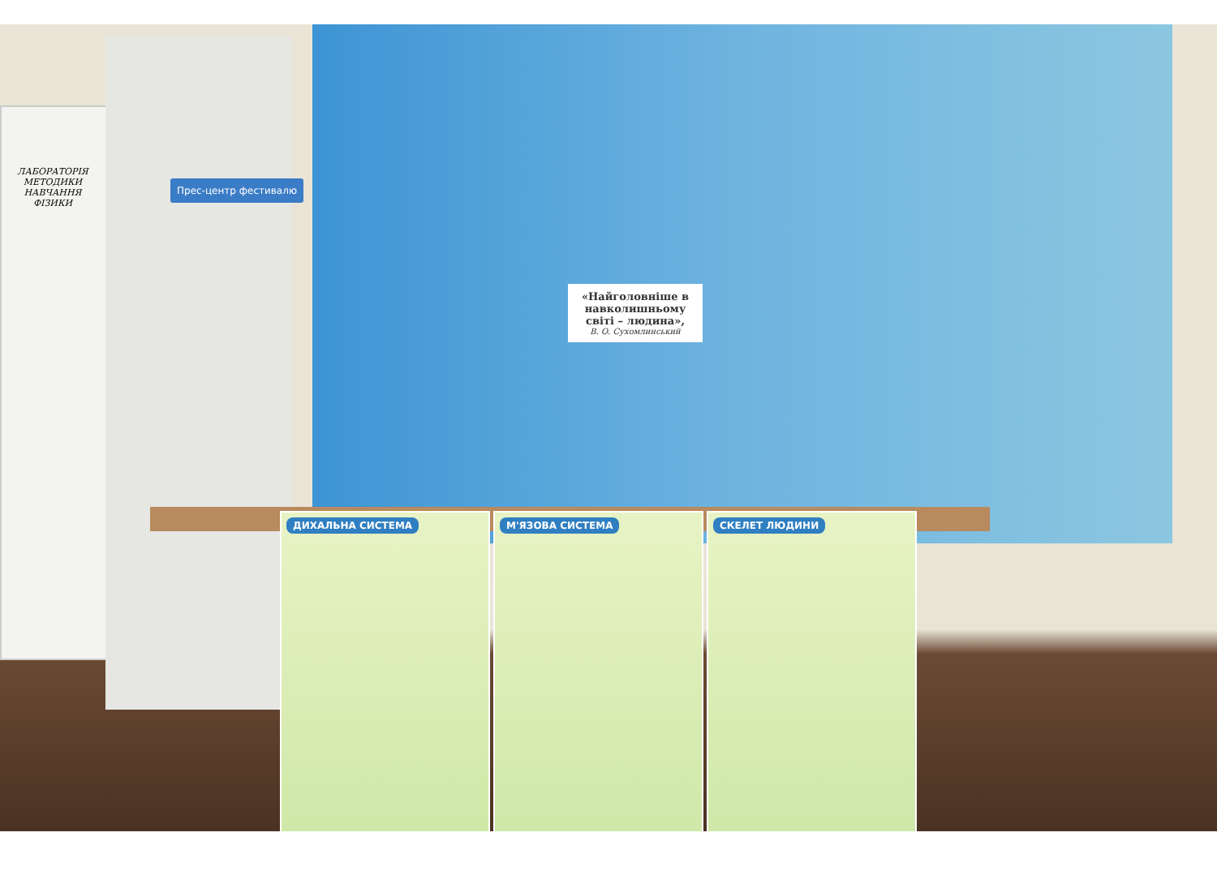ЛАБОРАТОРІЯ МЕТОДИКИ НАВЧАННЯ ФІЗИКИ
Прес-центр фестивалю
«Найголовніше в навколишньому світі – людина»,
В. О. Сухомлинський
ДИХАЛЬНА СИСТЕМА М'ЯЗОВА СИСТЕМА СКЕЛЕТ ЛЮДИНИ